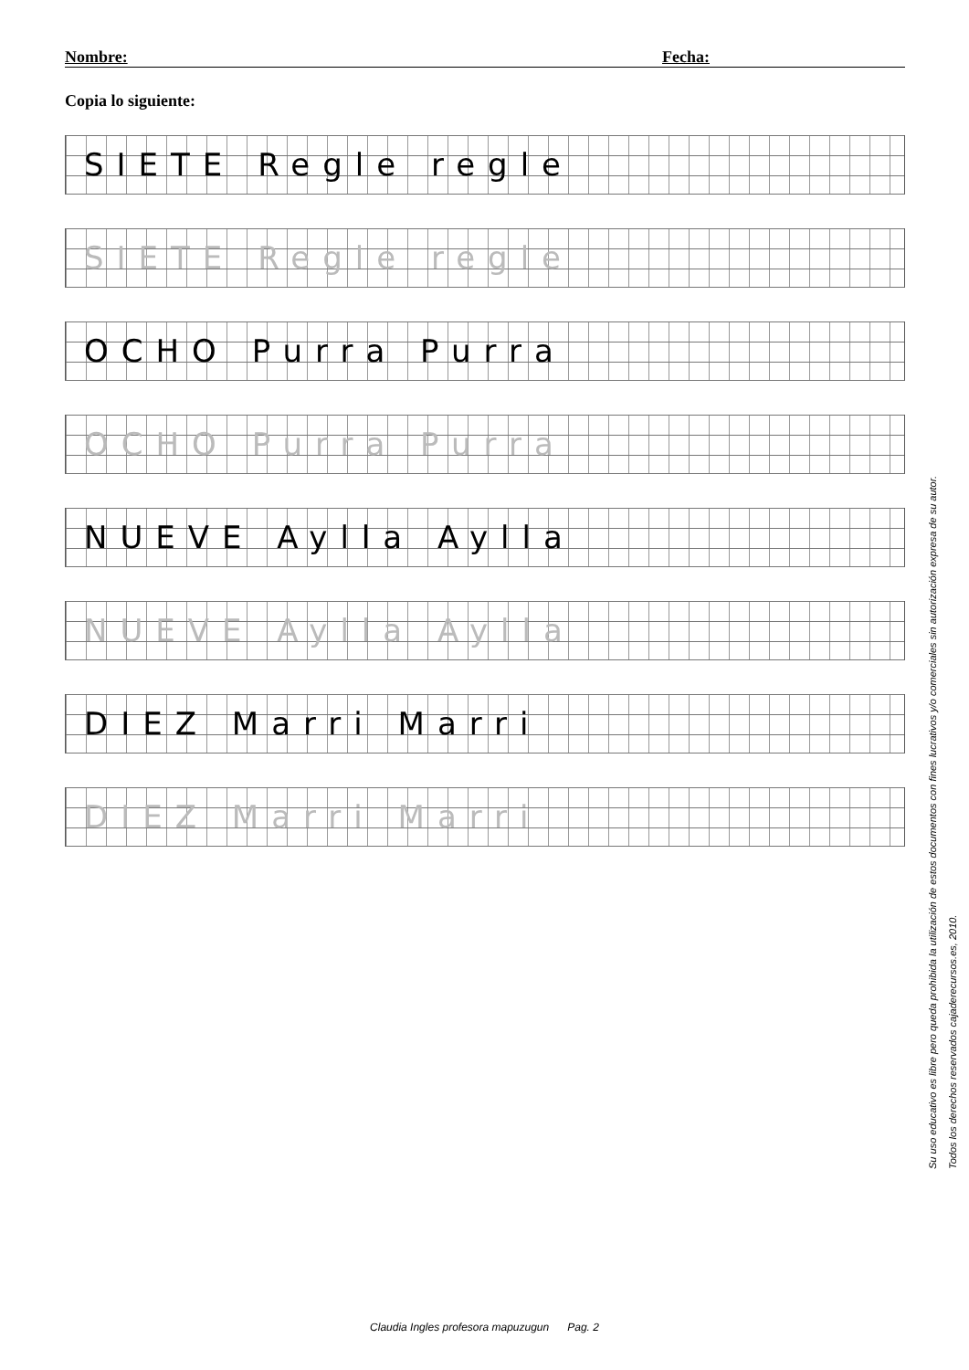Nombre: Fecha:
Copia lo siguiente:
SIETE Regle regle
SIETE Regle regle
OCHO Purra Purra
OCHO Purra Purra
NUEVE Aylla Aylla
NUEVE Aylla Aylla
DIEZ Marri Marri
DIEZ Marri Marri
Su uso educativo es libre pero queda prohibida la utilización de estos documentos con fines lucrativos y/o comerciales sin autorización expresa de su autor.
Todos los derechos reservados cajaderecursos.es, 2010.
Claudia Ingles profesora mapuzugun Pag. 2